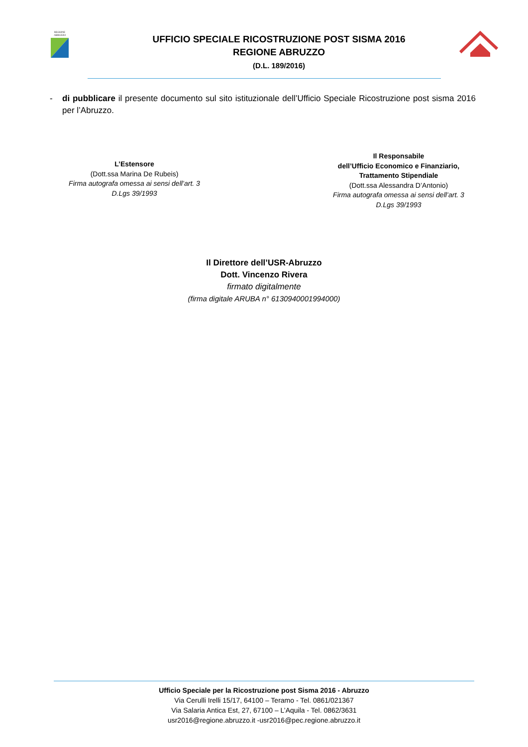REGIONE
ABRUZZO
UFFICIO SPECIALE RICOSTRUZIONE POST SISMA 2016
REGIONE ABRUZZO
(D.L. 189/2016)
- di pubblicare il presente documento sul sito istituzionale dell’Ufficio Speciale Ricostruzione post sisma 2016 per l’Abruzzo.
L’Estensore
(Dott.ssa Marina De Rubeis)
Firma autografa omessa ai sensi dell’art. 3 D.Lgs 39/1993
Il Responsabile
dell’Ufficio Economico e Finanziario, Trattamento Stipendiale
(Dott.ssa Alessandra D’Antonio)
Firma autografa omessa ai sensi dell’art. 3 D.Lgs 39/1993
Il Direttore dell’USR-Abruzzo
Dott. Vincenzo Rivera
firmato digitalmente
(firma digitale ARUBA n° 6130940001994000)
Ufficio Speciale per la Ricostruzione post Sisma 2016 - Abruzzo
Via Cerulli Irelli 15/17, 64100 – Teramo - Tel. 0861/021367
Via Salaria Antica Est, 27, 67100 – L’Aquila - Tel. 0862/3631
usr2016@regione.abruzzo.it -usr2016@pec.regione.abruzzo.it